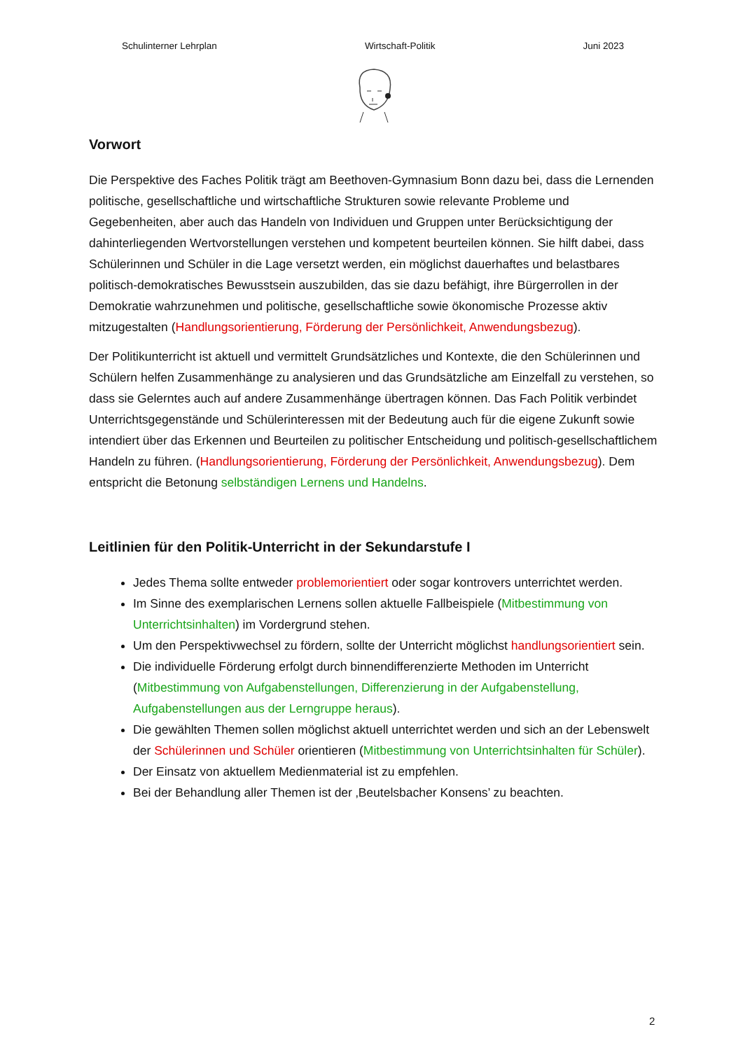Schulinterner Lehrplan Wirtschaft-Politik Juni 2023
Vorwort
Die Perspektive des Faches Politik trägt am Beethoven-Gymnasium Bonn dazu bei, dass die Lernenden politische, gesellschaftliche und wirtschaftliche Strukturen sowie relevante Probleme und Gegebenheiten, aber auch das Handeln von Individuen und Gruppen unter Berücksichtigung der dahinterliegenden Wertvorstellungen verstehen und kompetent beurteilen können. Sie hilft dabei, dass Schülerinnen und Schüler in die Lage versetzt werden, ein möglichst dauerhaftes und belastbares politisch-demokratisches Bewusstsein auszubilden, das sie dazu befähigt, ihre Bürgerrollen in der Demokratie wahrzunehmen und politische, gesellschaftliche sowie ökonomische Prozesse aktiv mitzugestalten (Handlungsorientierung, Förderung der Persönlichkeit, Anwendungsbezug).
Der Politikunterricht ist aktuell und vermittelt Grundsätzliches und Kontexte, die den Schülerinnen und Schülern helfen Zusammenhänge zu analysieren und das Grundsätzliche am Einzelfall zu verstehen, so dass sie Gelerntes auch auf andere Zusammenhänge übertragen können. Das Fach Politik verbindet Unterrichtsgegenstände und Schülerinteressen mit der Bedeutung auch für die eigene Zukunft sowie intendiert über das Erkennen und Beurteilen zu politischer Entscheidung und politisch-gesellschaftlichem Handeln zu führen. (Handlungsorientierung, Förderung der Persönlichkeit, Anwendungsbezug). Dem entspricht die Betonung selbständigen Lernens und Handelns.
Leitlinien für den Politik-Unterricht in der Sekundarstufe I
Jedes Thema sollte entweder problemorientiert oder sogar kontrovers unterrichtet werden.
Im Sinne des exemplarischen Lernens sollen aktuelle Fallbeispiele (Mitbestimmung von Unterrichtsinhalten) im Vordergrund stehen.
Um den Perspektivwechsel zu fördern, sollte der Unterricht möglichst handlungsorientiert sein.
Die individuelle Förderung erfolgt durch binnendifferenzierte Methoden im Unterricht (Mitbestimmung von Aufgabenstellungen, Differenzierung in der Aufgabenstellung, Aufgabenstellungen aus der Lerngruppe heraus).
Die gewählten Themen sollen möglichst aktuell unterrichtet werden und sich an der Lebenswelt der Schülerinnen und Schüler orientieren (Mitbestimmung von Unterrichtsinhalten für Schüler).
Der Einsatz von aktuellem Medienmaterial ist zu empfehlen.
Bei der Behandlung aller Themen ist der ‚Beutelsbacher Konsens’ zu beachten.
2